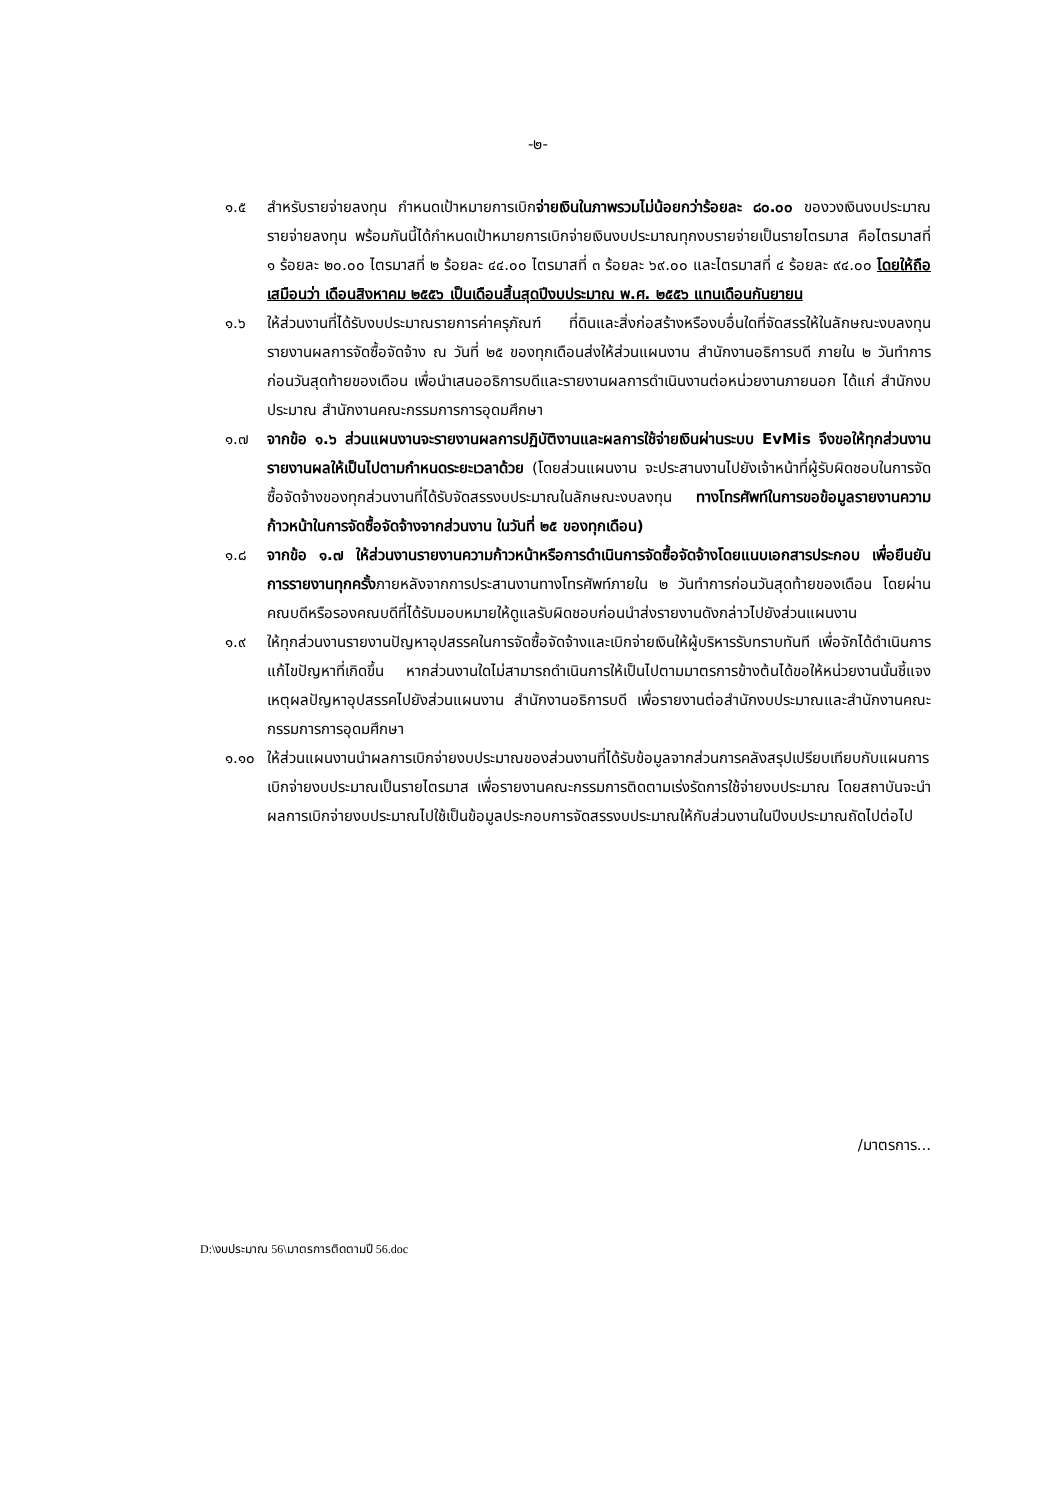-๒-
๑.๕ สำหรับรายจ่ายลงทุน กำหนดเป้าหมายการเบิกจ่ายเงินในภาพรวมไม่น้อยกว่าร้อยละ ๘๐.๐๐ ของวงเงินงบประมาณรายจ่ายลงทุน พร้อมกันนี้ได้กำหนดเป้าหมายการเบิกจ่ายเงินงบประมาณทุกงบรายจ่ายเป็นรายไตรมาส คือไตรมาสที่ ๑ ร้อยละ ๒๐.๐๐ ไตรมาสที่ ๒ ร้อยละ ๔๔.๐๐ ไตรมาสที่ ๓ ร้อยละ ๖๙.๐๐ และไตรมาสที่ ๔ ร้อยละ ๙๔.๐๐ โดยให้ถือเสมือนว่า เดือนสิงหาคม ๒๕๕๖ เป็นเดือนสิ้นสุดปีงบประมาณ พ.ศ. ๒๕๕๖ แทนเดือนกันยายน
๑.๖ ให้ส่วนงานที่ได้รับงบประมาณรายการค่าครุภัณฑ์ ที่ดินและสิ่งก่อสร้างหรืองบอื่นใดที่จัดสรรให้ในลักษณะงบลงทุนรายงานผลการจัดซื้อจัดจ้าง ณ วันที่ ๒๕ ของทุกเดือนส่งให้ส่วนแผนงาน สำนักงานอธิการบดี ภายใน ๒ วันทำการก่อนวันสุดท้ายของเดือน เพื่อนำเสนออธิการบดีและรายงานผลการดำเนินงานต่อหน่วยงานภายนอก ได้แก่ สำนักงบประมาณ สำนักงานคณะกรรมการการอุดมศึกษา
๑.๗ จากข้อ ๑.๖ ส่วนแผนงานจะรายงานผลการปฏิบัติงานและผลการใช้จ่ายเงินผ่านระบบ EvMis จึงขอให้ทุกส่วนงานรายงานผลให้เป็นไปตามกำหนดระยะเวลาด้วย (โดยส่วนแผนงาน จะประสานงานไปยังเจ้าหน้าที่ผู้รับผิดชอบในการจัดซื้อจัดจ้างของทุกส่วนงานที่ได้รับจัดสรรงบประมาณในลักษณะงบลงทุน ทางโทรศัพท์ในการขอข้อมูลรายงานความก้าวหน้าในการจัดซื้อจัดจ้างจากส่วนงาน ในวันที่ ๒๕ ของทุกเดือน)
๑.๘ จากข้อ ๑.๗ ให้ส่วนงานรายงานความก้าวหน้าหรือการดำเนินการจัดซื้อจัดจ้างโดยแนบเอกสารประกอบ เพื่อยืนยันการรายงานทุกครั้งภายหลังจากการประสานงานทางโทรศัพท์ภายใน ๒ วันทำการก่อนวันสุดท้ายของเดือน โดยผ่านคณบดีหรือรองคณบดีที่ได้รับมอบหมายให้ดูแลรับผิดชอบก่อนนำส่งรายงานดังกล่าวไปยังส่วนแผนงาน
๑.๙ ให้ทุกส่วนงานรายงานปัญหาอุปสรรคในการจัดซื้อจัดจ้างและเบิกจ่ายเงินให้ผู้บริหารรับทราบทันที เพื่อจักได้ดำเนินการแก้ไขปัญหาที่เกิดขึ้น หากส่วนงานใดไม่สามารถดำเนินการให้เป็นไปตามมาตรการข้างต้นได้ขอให้หน่วยงานนั้นชี้แจงเหตุผลปัญหาอุปสรรคไปยังส่วนแผนงาน สำนักงานอธิการบดี เพื่อรายงานต่อสำนักงบประมาณและสำนักงานคณะกรรมการการอุดมศึกษา
๑.๑๐ ให้ส่วนแผนงานนำผลการเบิกจ่ายงบประมาณของส่วนงานที่ได้รับข้อมูลจากส่วนการคลังสรุปเปรียบเทียบกับแผนการเบิกจ่ายงบประมาณเป็นรายไตรมาส เพื่อรายงานคณะกรรมการติดตามเร่งรัดการใช้จ่ายงบประมาณ โดยสถาบันจะนำผลการเบิกจ่ายงบประมาณไปใช้เป็นข้อมูลประกอบการจัดสรรงบประมาณให้กับส่วนงานในปีงบประมาณถัดไปต่อไป
/มาตรการ...
D:\งบประมาณ 56\มาตรการติดตามปี 56.doc